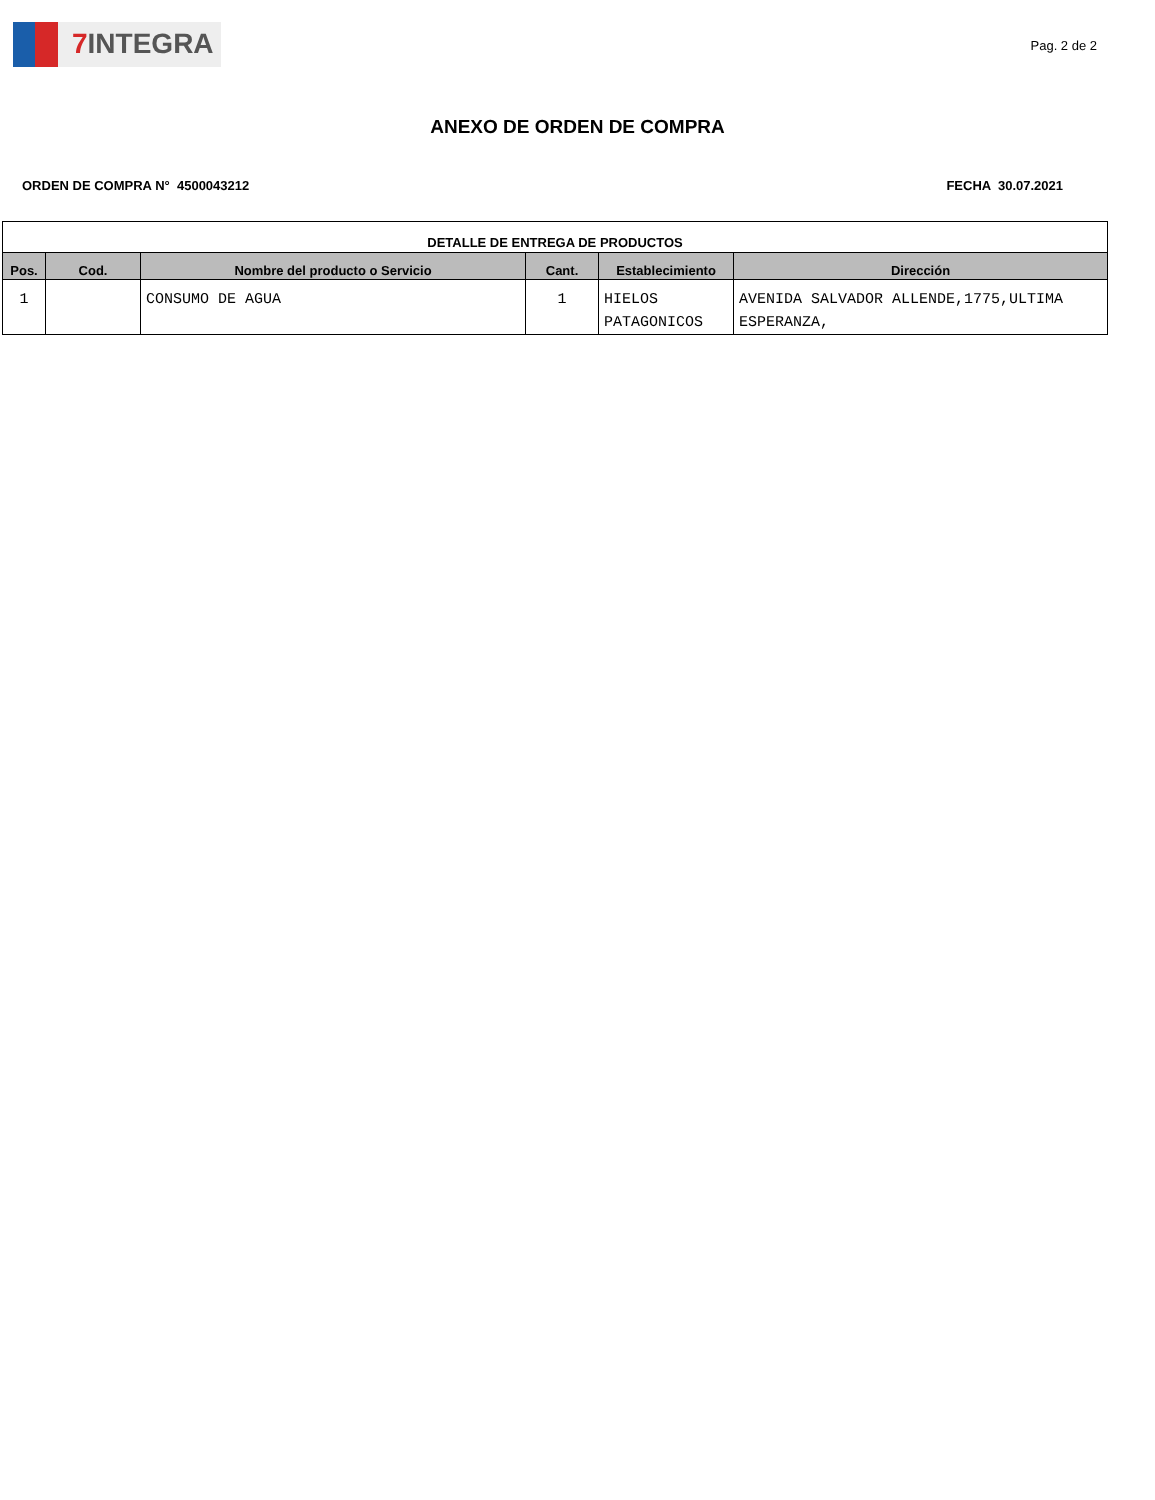7 INTEGRA
Pag. 2 de 2
ANEXO DE ORDEN DE COMPRA
ORDEN DE COMPRA N° 4500043212 FECHA 30.07.2021
| DETALLE DE ENTREGA DE PRODUCTOS | | | | | |
| --- | --- | --- | --- | --- | --- |
| Pos. | Cod. | Nombre del producto o Servicio | Cant. | Establecimiento | Dirección |
| 1 | | CONSUMO DE AGUA | 1 | HIELOS PATAGONICOS | AVENIDA SALVADOR ALLENDE,1775,ULTIMA ESPERANZA, |